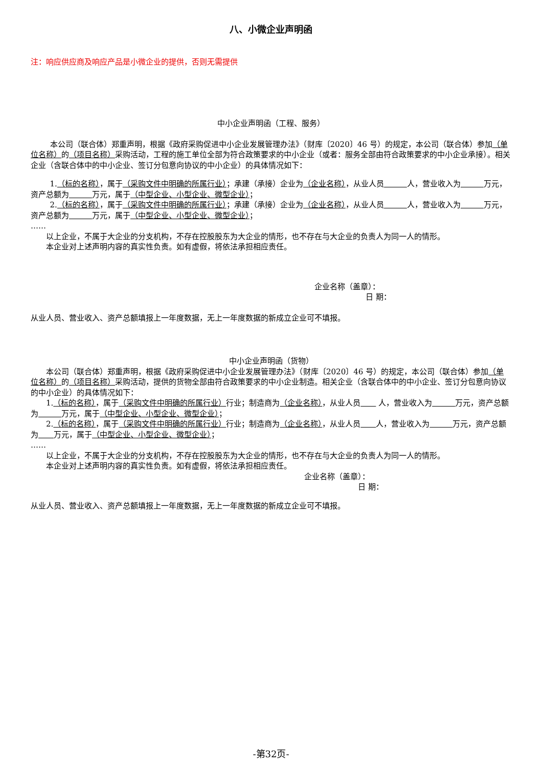八、小微企业声明函
注：响应供应商及响应产品是小微企业的提供，否则无需提供
中小企业声明函（工程、服务）
本公司（联合体）郑重声明，根据《政府采购促进中小企业发展管理办法》（财库〔2020〕46 号）的规定，本公司（联合体）参加（单位名称）的（项目名称）采购活动，工程的施工单位全部为符合政策要求的中小企业（或者：服务全部由符合政策要求的中小企业承接）。相关企业（含联合体中的中小企业、签订分包意向协议的中小企业）的具体情况如下：
1.（标的名称），属于（采购文件中明确的所属行业）；承建（承接）企业为（企业名称），从业人员　　　 人，营业收入为　　　 万元，资产总额为　　　 万元，属于（中型企业、小型企业、微型企业）；
2.（标的名称），属于（采购文件中明确的所属行业）；承建（承接）企业为（企业名称），从业人员　　　 人，营业收入为　　　 万元，资产总额为　　　 万元，属于（中型企业、小型企业、微型企业）；
……
以上企业，不属于大企业的分支机构，不存在控股股东为大企业的情形，也不存在与大企业的负责人为同一人的情形。
本企业对上述声明内容的真实性负责。如有虚假，将依法承担相应责任。
企业名称（盖章）：
日 期：
从业人员、营业收入、资产总额填报上一年度数据，无上一年度数据的新成立企业可不填报。
中小企业声明函（货物）
本公司（联合体）郑重声明，根据《政府采购促进中小企业发展管理办法》（财库〔2020〕46 号）的规定，本公司（联合体）参加（单位名称）的（项目名称）采购活动，提供的货物全部由符合政策要求的中小企业制造。相关企业（含联合体中的中小企业、签订分包意向协议的中小企业）的具体情况如下：
1.（标的名称），属于（采购文件中明确的所属行业）行业；制造商为（企业名称），从业人员　　 人，营业收入为　　　 万元，资产总额为　　　 万元，属于（中型企业、小型企业、微型企业）；
2.（标的名称），属于（采购文件中明确的所属行业）行业；制造商为（企业名称），从业人员　　 人，营业收入为　　　 万元，资产总额为　　 万元，属于（中型企业、小型企业、微型企业）；
……
以上企业，不属于大企业的分支机构，不存在控股股东为大企业的情形，也不存在与大企业的负责人为同一人的情形。
本企业对上述声明内容的真实性负责。如有虚假，将依法承担相应责任。
企业名称（盖章）：
日 期：
从业人员、营业收入、资产总额填报上一年度数据，无上一年度数据的新成立企业可不填报。
-第32页-